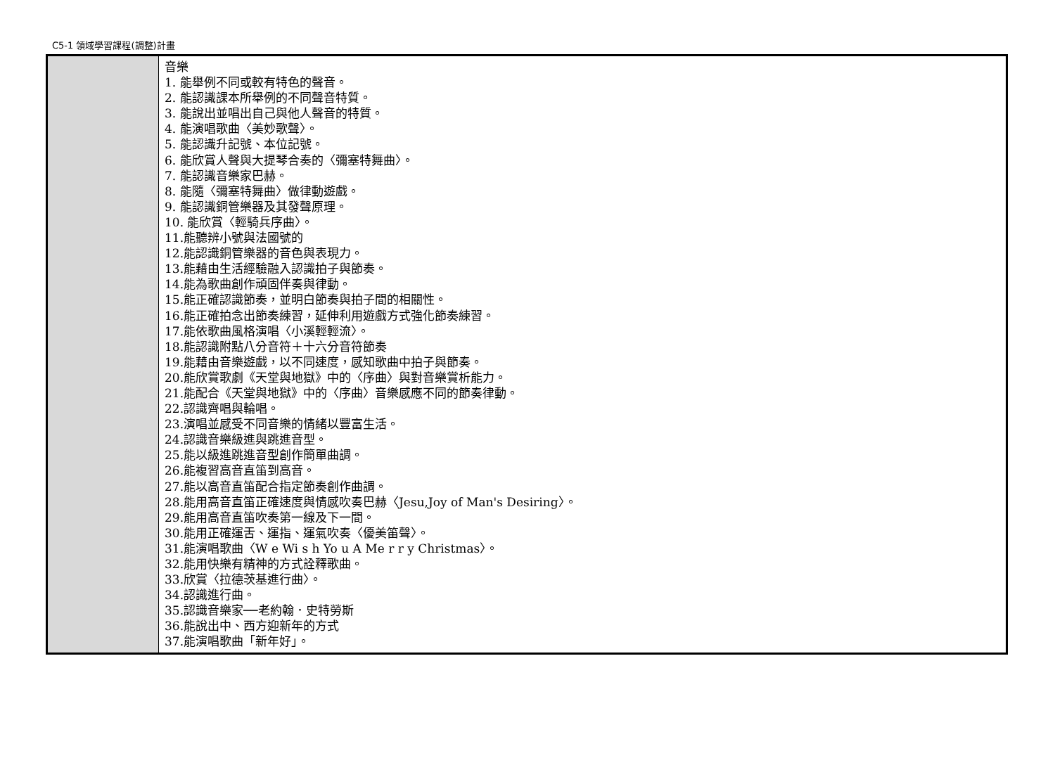C5-1 領域學習課程(調整)計畫
| | 音樂 1. 能舉例不同或較有特色的聲音。 2. 能認識課本所舉例的不同聲音特質。 3. 能說出並唱出自己與他人聲音的特質。 4. 能演唱歌曲〈美妙歌聲〉。 5. 能認識升記號、本位記號。 6. 能欣賞人聲與大提琴合奏的〈彌塞特舞曲〉。 7. 能認識音樂家巴赫。 8. 能隨〈彌塞特舞曲〉做律動遊戲。 9. 能認識銅管樂器及其發聲原理。 10. 能欣賞〈輕騎兵序曲〉。 11.能聽辨小號與法國號的 12.能認識銅管樂器的音色與表現力。 13.能藉由生活經驗融入認識拍子與節奏。 14.能為歌曲創作頑固伴奏與律動。 15.能正確認識節奏，並明白節奏與拍子間的相關性。 16.能正確拍念出節奏練習，延伸利用遊戲方式強化節奏練習。 17.能依歌曲風格演唱〈小溪輕輕流〉。 18.能認識附點八分音符＋十六分音符節奏 19.能藉由音樂遊戲，以不同速度，感知歌曲中拍子與節奏。 20.能欣賞歌劇《天堂與地獄》中的〈序曲〉與對音樂賞析能力。 21.能配合《天堂與地獄》中的〈序曲〉音樂感應不同的節奏律動。 22.認識齊唱與輪唱。 23.演唱並感受不同音樂的情緒以豐富生活。 24.認識音樂級進與跳進音型。 25.能以級進跳進音型創作簡單曲調。 26.能複習高音直笛到高音。 27.能以高音直笛配合指定節奏創作曲調。 28.能用高音直笛正確速度與情感吹奏巴赫〈Jesu,Joy of Man's Desiring〉。 29.能用高音直笛吹奏第一線及下一間。 30.能用正確運舌、運指、運氣吹奏〈優美笛聲〉。 31.能演唱歌曲〈W e Wi s h Yo u A Me r r y Christmas〉。 32.能用快樂有精神的方式詮釋歌曲。 33.欣賞〈拉德茨基進行曲〉。 34.認識進行曲。 35.認識音樂家──老約翰．史特勞斯 36.能說出中、西方迎新年的方式 37.能演唱歌曲「新年好」。 |